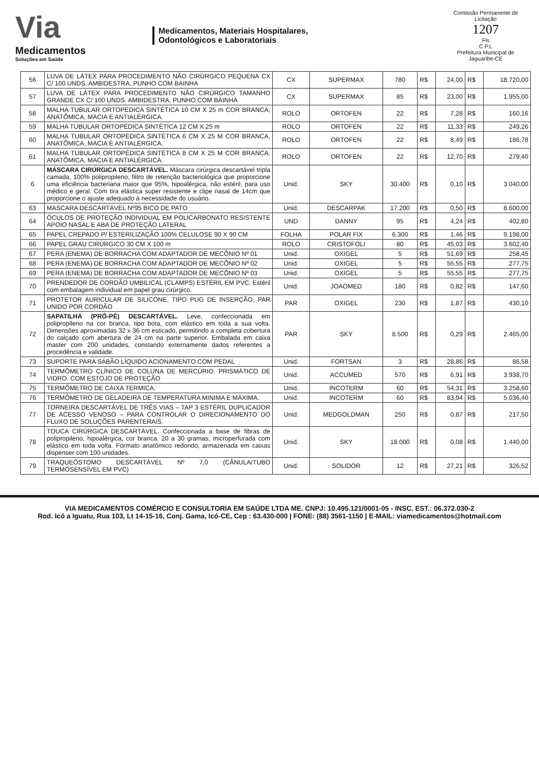Via
Medicamentos
Soluções em Saúde
Medicamentos, Materiais Hospitalares,
Odontológicos e Laboratoriais
Comissão Permanente de Licitação
1207
Fls
C.P.L
Prefeitura Municipal de Jaguaribe-CE
| 56 | LUVA DE LÁTEX PARA PROCEDIMENTO NÃO CIRÚRGICO PEQUENA CX C/ 100 UNDS. AMBIDESTRA, PUNHO COM BAINHA | CX | SUPERMAX | 780 | R$ | 24,00 | R$ | 18.720,00 |
| 57 | LUVA DE LÁTEX PARA PROCEDIMENTO NÃO CIRÚRGICO TAMANHO GRANDE CX C/ 100 UNDS. AMBIDESTRA, PUNHO COM BAINHA | CX | SUPERMAX | 85 | R$ | 23,00 | R$ | 1.955,00 |
| 58 | MALHA TUBULAR ORTOPÉDICA SINTÉTICA 10 CM X 25 m COR BRANCA, ANATÔMICA, MACIA E ANTIALÉRGICA. | ROLO | ORTOFEN | 22 | R$ | 7,28 | R$ | 160,16 |
| 59 | MALHA TUBULAR ORTOPÉDICA SINTÉTICA 12 CM X 25 m | ROLO | ORTOFEN | 22 | R$ | 11,33 | R$ | 249,26 |
| 60 | MALHA TUBULAR ORTOPÉDICA SINTÉTICA 6 CM X 25 M COR BRANCA, ANATÔMICA, MACIA E ANTIALÉRGICA. | ROLO | ORTOFEN | 22 | R$ | 8,49 | R$ | 186,78 |
| 61 | MALHA TUBULAR ORTOPÉDICA SINTÉTICA 8 CM X 25 M COR BRANCA, ANATÔMICA, MACIA E ANTIALÉRGICA. | ROLO | ORTOFEN | 22 | R$ | 12,70 | R$ | 279,40 |
| 6 | MÁSCARA CIRÚRGICA DESCARTÁVEL. Máscara cirúrgica descartável tripla camada, 100% polipropileno, filtro de retenção bacteriológica que proporcione uma eficiência bacteriana maior que 95%, hipoalérgica, não estéril, para uso médico e geral. Com tira elástica super resistente e clipe nasal de 14cm que proporcione o ajuste adequado à necessidade do usuário. | Unid. | SKY | 30.400 | R$ | 0,10 | R$ | 3.040,00 |
| 63 | MASCARA DESCARTÁVEL Nº95 BICO DE PATO | Unid. | DESCARPAK | 17.200 | R$ | 0,50 | R$ | 8.600,00 |
| 64 | ÓCULOS DE PROTEÇÃO INDIVIDUAL EM POLICARBONATO RESISTENTE APOIO NASAL E ABA DE PROTEÇÃO LATERAL | UND | DANNY | 95 | R$ | 4,24 | R$ | 402,80 |
| 65 | PAPEL CREPADO P/ ESTERILIZAÇÃO 100% CELULOSE 90 X 90 CM | FOLHA | POLAR FIX | 6.300 | R$ | 1,46 | R$ | 9.198,00 |
| 66 | PAPEL GRAU CIRÚRGICO 30 CM X 100 m | ROLO | CRISTOFOLI | 80 | R$ | 45,03 | R$ | 3.602,40 |
| 67 | PERA (ENEMA) DE BORRACHA COM ADAPTADOR DE MECÔNIO Nº 01 | Unid. | OXIGEL | 5 | R$ | 51,69 | R$ | 258,45 |
| 68 | PERA (ENEMA) DE BORRACHA COM ADAPTADOR DE MECÔNIO Nº 02 | Unid. | OXIGEL | 5 | R$ | 55,55 | R$ | 277,75 |
| 69 | PERA (ENEMA) DE BORRACHA COM ADAPTADOR DE MECÔNIO Nº 03 | Unid. | OXIGEL | 5 | R$ | 55,55 | R$ | 277,75 |
| 70 | PRENDEDOR DE CORDÃO UMBILICAL (CLAMPS) ESTÉRIL EM PVC. Estéril com embalagem individual em papel grau cirúrgico. | Unid. | JOAOMED | 180 | R$ | 0,82 | R$ | 147,60 |
| 71 | PROTETOR AURICULAR DE SILICONE, TIPO PUG DE INSERÇÃO, PAR UNIDO POR CORDÃO | PAR | OXIGEL | 230 | R$ | 1,87 | R$ | 430,10 |
| 72 | SAPATILHA (PRÓ-PÉ) DESCARTÁVEL. Leve, confeccionada em polipropileno na cor branca, tipo bota, com elástico em toda a sua volta. Dimensões aproximadas 32 x 36 cm esticado, permitindo a completa cobertura do calçado com abertura de 24 cm na parte superior. Embalada em caixa master com 200 unidades, constando externamente dados referentes a procedência e validade. | PAR | SKY | 8.500 | R$ | 0,29 | R$ | 2.465,00 |
| 73 | SUPORTE PARA SABÃO LÍQUIDO ACIONAMENTO COM PEDAL | Unid. | FORTSAN | 3 | R$ | 28,86 | R$ | 86,58 |
| 74 | TERMÔMETRO CLÍNICO DE COLUNA DE MERCÚRIO. PRISMÁTICO DE VIDRO. COM ESTOJO DE PROTEÇÃO | Unid. | ACCUMED | 570 | R$ | 6,91 | R$ | 3.938,70 |
| 75 | TERMÔMETRO DE CAIXA TERMICA. | Unid. | INCOTERM | 60 | R$ | 54,31 | R$ | 3.258,60 |
| 76 | TERMÔMETRO DE GELADEIRA DE TEMPERATURA MINIMA E MÁXIMA. | Unid. | INCOTERM | 60 | R$ | 83,94 | R$ | 5.036,40 |
| 77 | TORNEIRA DESCARTÁVEL DE TRÊS VIAS – TAP 3 ESTÉRIL DUPLICADOR DE ACESSO VENOSO – PARA CONTROLAR O DIRECIONAMENTO DO FLUXO DE SOLUÇÕES PARENTERAIS. | Unid. | MEDGOLDMAN | 250 | R$ | 0,87 | R$ | 217,50 |
| 78 | TOUCA CIRÚRGICA DESCARTÁVEL. Confeccionada a base de fibras de polipropileno, hipoalérgica, cor branca. 20 a 30 gramas, microperfurada com elástico em toda volta. Formato anatômico redondo, armazenada em caixas dispenser com 100 unidades. | Unid. | SKY | 18.000 | R$ | 0,08 | R$ | 1.440,00 |
| 79 | TRAQUEÓSTOMO DESCARTÁVEL Nº 7,0 (CÂNULA/TUBO TERMOSENSÍVEL EM PVC) | Unid. | SOLIDOR | 12 | R$ | 27,21 | R$ | 326,52 |
VIA MEDICAMENTOS COMÉRCIO E CONSULTORIA EM SAÚDE LTDA ME. CNPJ: 10.495.121/0001-05 - INSC. EST.: 06.372.030-2
Rod. Icó a Iguatu, Rua 103, Lt 14-15-16, Conj. Gama, Icó-CE, Cep : 63.430-000 | FONE: (88) 3561-1150 | E-MAIL: viamedicamentos@hotmail.com